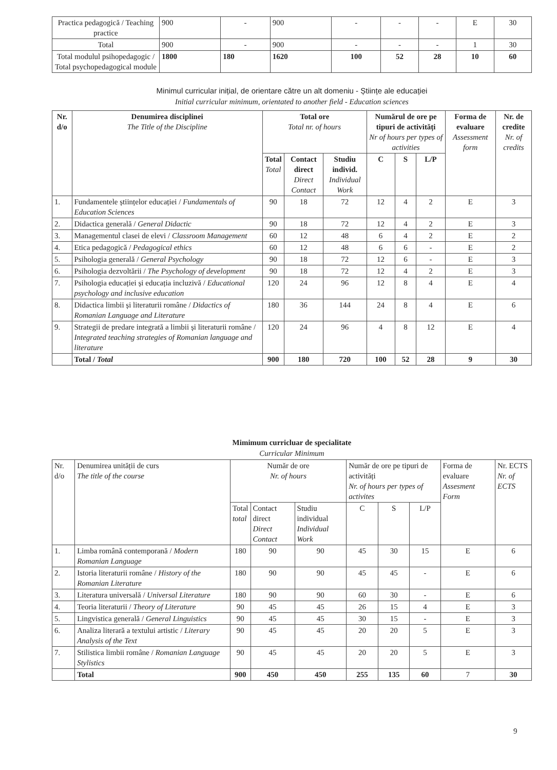| Practica pedagogică / Teaching practice | 900 | - | 900 | - | - | - | E | 30 |
| Total | 900 | - | 900 | - | - | - | 1 | 30 |
| Total modulul psihopedagogic / Total psychopedagogical module | 1800 | 180 | 1620 | 100 | 52 | 28 | 10 | 60 |
Minimul curricular inițial, de orientare către un alt domeniu - Științe ale educației
Initial curricular minimum, orientated to another field - Education sciences
| Nr. d/o | Denumirea disciplinei The Title of the Discipline | Total ore Total nr. of hours | | | Numărul de ore pe tipuri de activități Nr of hours per types of activities | | | Forma de evaluare Assessment form | Nr. de credite Nr. of credits |
| --- | --- | --- | --- | --- | --- | --- | --- | --- | --- |
| | | Total Total | Contact direct Direct Contact | Studiu individ. Individual Work | C | S | L/P | | |
| 1. | Fundamentele științelor educației / Fundamentals of Education Sciences | 90 | 18 | 72 | 12 | 4 | 2 | E | 3 |
| 2. | Didactica generală / General Didactic | 90 | 18 | 72 | 12 | 4 | 2 | E | 3 |
| 3. | Managementul clasei de elevi / Classroom Management | 60 | 12 | 48 | 6 | 4 | 2 | E | 2 |
| 4. | Etica pedagogică / Pedagogical ethics | 60 | 12 | 48 | 6 | 6 | - | E | 2 |
| 5. | Psihologia generală / General Psychology | 90 | 18 | 72 | 12 | 6 | - | E | 3 |
| 6. | Psihologia dezvoltării / The Psychology of development | 90 | 18 | 72 | 12 | 4 | 2 | E | 3 |
| 7. | Psihologia educației și educația incluzivă / Educational psychology and inclusive education | 120 | 24 | 96 | 12 | 8 | 4 | E | 4 |
| 8. | Didactica limbii și literaturii române / Didactics of Romanian Language and Literature | 180 | 36 | 144 | 24 | 8 | 4 | E | 6 |
| 9. | Strategii de predare integrată a limbii și literaturii române / Integrated teaching strategies of Romanian language and literature | 120 | 24 | 96 | 4 | 8 | 12 | E | 4 |
| | Total / Total | 900 | 180 | 720 | 100 | 52 | 28 | 9 | 30 |
Mimimum curricluar de specialitate
Curricular Minimum
| Nr. d/o | Denumirea unității de curs The title of the course | Număr de ore Nr. of hours | | | Număr de ore pe tipuri de activități Nr. of hours per types of activites | | | Forma de evaluare Assesment Form | Nr. ECTS Nr. of ECTS |
| | | Total total | Contact direct Direct Contact | Studiu individual Individual Work | C | S | L/P | | |
| 1. | Limba română contemporană / Modern Romanian Language | 180 | 90 | 90 | 45 | 30 | 15 | E | 6 |
| 2. | Istoria literaturii române / History of the Romanian Literature | 180 | 90 | 90 | 45 | 45 | - | E | 6 |
| 3. | Literatura universală / Universal Literature | 180 | 90 | 90 | 60 | 30 | - | E | 6 |
| 4. | Teoria literaturii / Theory of Literature | 90 | 45 | 45 | 26 | 15 | 4 | E | 3 |
| 5. | Lingvistica generală / General Linguistics | 90 | 45 | 45 | 30 | 15 | - | E | 3 |
| 6. | Analiza literară a textului artistic / Literary Analysis of the Text | 90 | 45 | 45 | 20 | 20 | 5 | E | 3 |
| 7. | Stilistica limbii române / Romanian Language Stylistics | 90 | 45 | 45 | 20 | 20 | 5 | E | 3 |
| | Total | 900 | 450 | 450 | 255 | 135 | 60 | 7 | 30 |
9